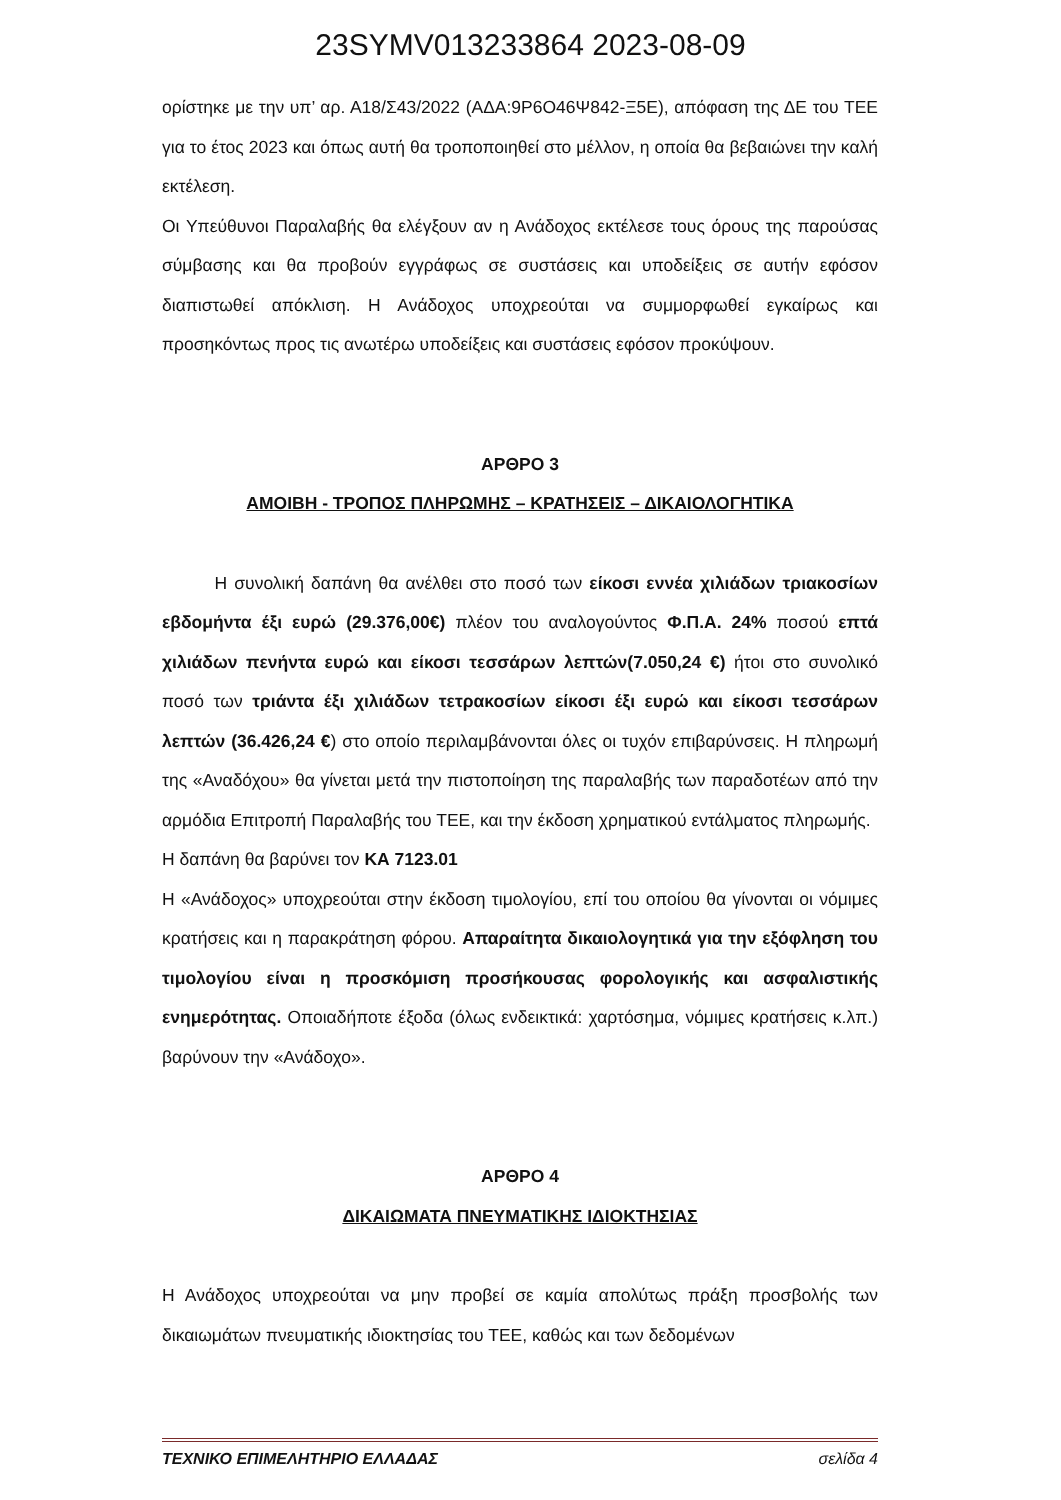23SYMV013233864 2023-08-09
ορίστηκε με την υπ’ αρ. Α18/Σ43/2022 (ΑΔΑ:9Ρ6Ο46Ψ842-Ξ5Ε), απόφαση της ΔΕ του ΤΕΕ για το έτος 2023 και όπως αυτή θα τροποποιηθεί στο μέλλον, η οποία θα βεβαιώνει την καλή εκτέλεση.
Οι Υπεύθυνοι Παραλαβής θα ελέγξουν αν η Ανάδοχος εκτέλεσε τους όρους της παρούσας σύμβασης και θα προβούν εγγράφως σε συστάσεις και υποδείξεις σε αυτήν εφόσον διαπιστωθεί απόκλιση. Η Ανάδοχος υποχρεούται να συμμορφωθεί εγκαίρως και προσηκόντως προς τις ανωτέρω υποδείξεις και συστάσεις εφόσον προκύψουν.
ΑΡΘΡΟ 3
ΑΜΟΙΒΗ - ΤΡΟΠΟΣ ΠΛΗΡΩΜΗΣ – ΚΡΑΤΗΣΕΙΣ – ΔΙΚΑΙΟΛΟΓΗΤΙΚΑ
   Η συνολική δαπάνη θα ανέλθει στο ποσό των είκοσι εννέα χιλιάδων τριακοσίων εβδομήντα έξι ευρώ (29.376,00€) πλέον του αναλογούντος Φ.Π.Α. 24% ποσού επτά χιλιάδων πενήντα ευρώ και είκοσι τεσσάρων λεπτών(7.050,24 €) ήτοι στο συνολικό ποσό των τριάντα έξι χιλιάδων τετρακοσίων είκοσι έξι ευρώ και είκοσι τεσσάρων λεπτών (36.426,24 €) στο οποίο περιλαμβάνονται όλες οι τυχόν επιβαρύνσεις. Η πληρωμή της «Αναδόχου» θα γίνεται μετά την πιστοποίηση της παραλαβής των παραδοτέων από την αρμόδια Επιτροπή Παραλαβής του ΤΕΕ, και την έκδοση χρηματικού εντάλματος πληρωμής.
Η δαπάνη θα βαρύνει τον ΚΑ 7123.01
Η «Ανάδοχος» υποχρεούται στην έκδοση τιμολογίου, επί του οποίου θα γίνονται οι νόμιμες κρατήσεις και η παρακράτηση φόρου. Απαραίτητα δικαιολογητικά για την εξόφληση του τιμολογίου είναι η προσκόμιση προσήκουσας φορολογικής και ασφαλιστικής ενημερότητας. Οποιαδήποτε έξοδα (όλως ενδεικτικά: χαρτόσημα, νόμιμες κρατήσεις κ.λπ.) βαρύνουν την «Ανάδοχο».
ΑΡΘΡΟ 4
ΔΙΚΑΙΩΜΑΤΑ ΠΝΕΥΜΑΤΙΚΗΣ ΙΔΙΟΚΤΗΣΙΑΣ
Η Ανάδοχος υποχρεούται να μην προβεί σε καμία απολύτως πράξη προσβολής των δικαιωμάτων πνευματικής ιδιοκτησίας του ΤΕΕ, καθώς και των δεδομένων
ΤΕΧΝΙΚΟ ΕΠΙΜΕΛΗΤΗΡΙΟ ΕΛΛΑΔΑΣ σελίδα 4